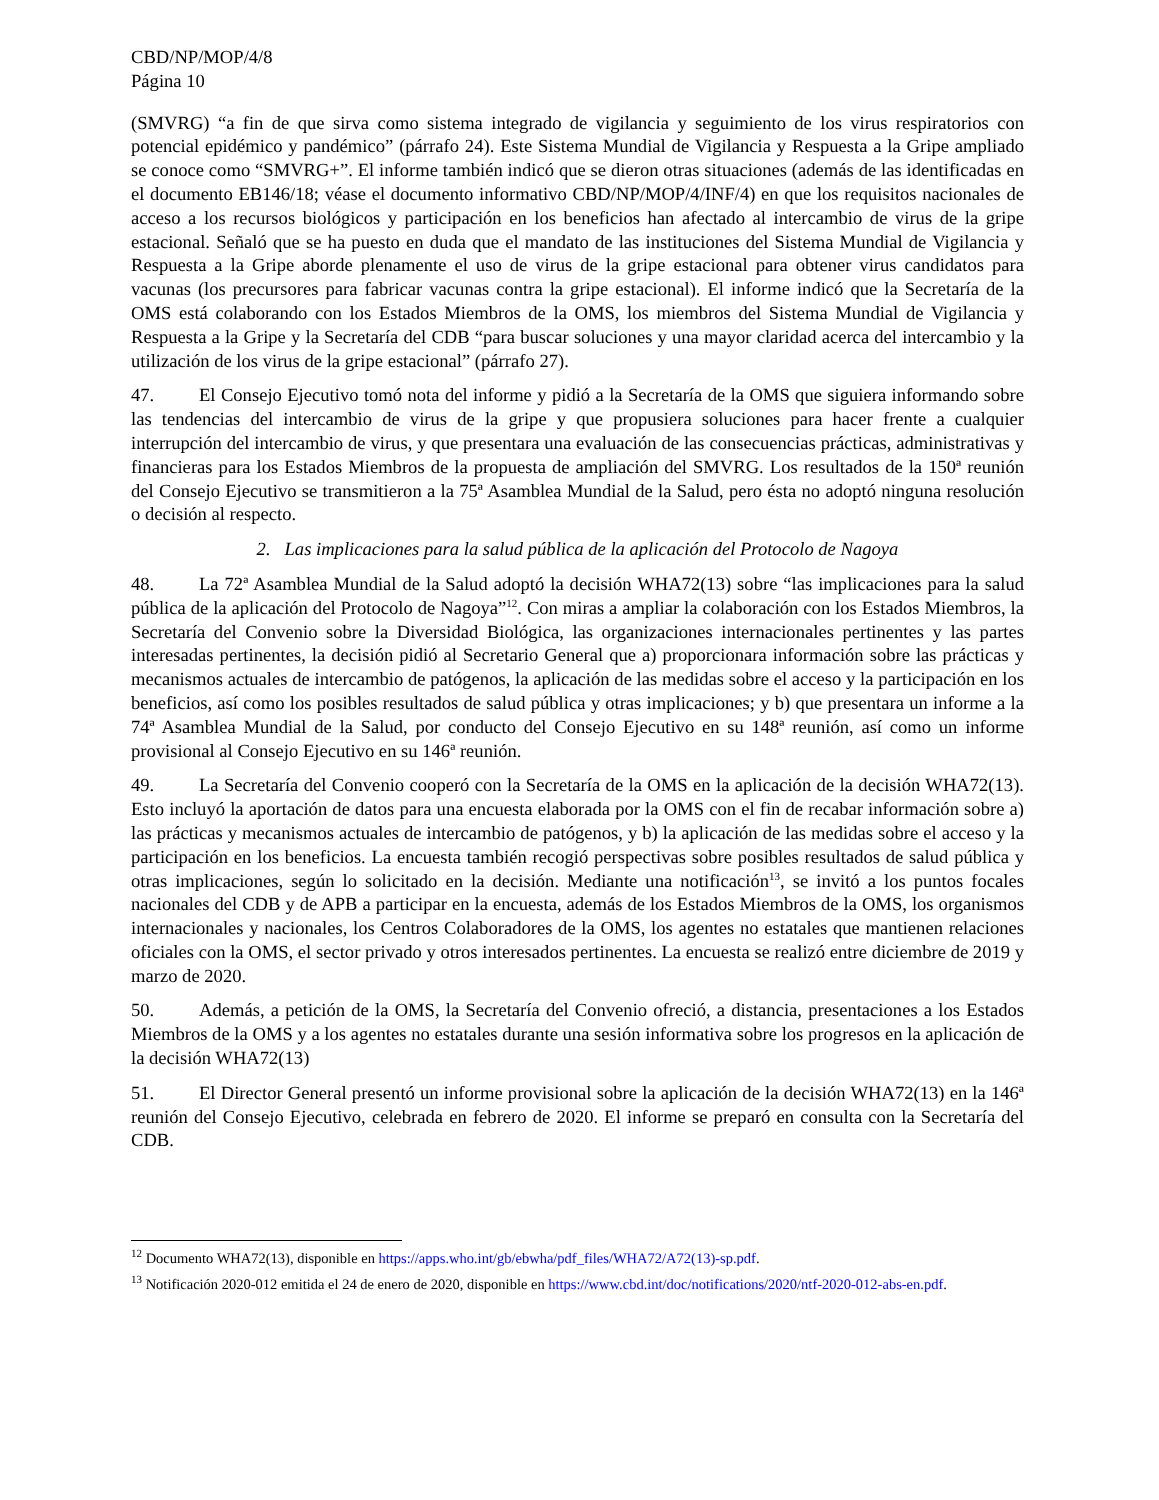CBD/NP/MOP/4/8
Página 10
(SMVRG) “a fin de que sirva como sistema integrado de vigilancia y seguimiento de los virus respiratorios con potencial epidémico y pandémico” (párrafo 24). Este Sistema Mundial de Vigilancia y Respuesta a la Gripe ampliado se conoce como “SMVRG+”. El informe también indicó que se dieron otras situaciones (además de las identificadas en el documento EB146/18; véase el documento informativo CBD/NP/MOP/4/INF/4) en que los requisitos nacionales de acceso a los recursos biológicos y participación en los beneficios han afectado al intercambio de virus de la gripe estacional. Señaló que se ha puesto en duda que el mandato de las instituciones del Sistema Mundial de Vigilancia y Respuesta a la Gripe aborde plenamente el uso de virus de la gripe estacional para obtener virus candidatos para vacunas (los precursores para fabricar vacunas contra la gripe estacional). El informe indicó que la Secretaría de la OMS está colaborando con los Estados Miembros de la OMS, los miembros del Sistema Mundial de Vigilancia y Respuesta a la Gripe y la Secretaría del CDB “para buscar soluciones y una mayor claridad acerca del intercambio y la utilización de los virus de la gripe estacional” (párrafo 27).
47. El Consejo Ejecutivo tomó nota del informe y pidió a la Secretaría de la OMS que siguiera informando sobre las tendencias del intercambio de virus de la gripe y que propusiera soluciones para hacer frente a cualquier interrupción del intercambio de virus, y que presentara una evaluación de las consecuencias prácticas, administrativas y financieras para los Estados Miembros de la propuesta de ampliación del SMVRG. Los resultados de la 150ª reunión del Consejo Ejecutivo se transmitieron a la 75ª Asamblea Mundial de la Salud, pero ésta no adoptó ninguna resolución o decisión al respecto.
2. Las implicaciones para la salud pública de la aplicación del Protocolo de Nagoya
48. La 72ª Asamblea Mundial de la Salud adoptó la decisión WHA72(13) sobre “las implicaciones para la salud pública de la aplicación del Protocolo de Nagoya”<sup>12</sup>. Con miras a ampliar la colaboración con los Estados Miembros, la Secretaría del Convenio sobre la Diversidad Biológica, las organizaciones internacionales pertinentes y las partes interesadas pertinentes, la decisión pidió al Secretario General que a) proporcionara información sobre las prácticas y mecanismos actuales de intercambio de patógenos, la aplicación de las medidas sobre el acceso y la participación en los beneficios, así como los posibles resultados de salud pública y otras implicaciones; y b) que presentara un informe a la 74ª Asamblea Mundial de la Salud, por conducto del Consejo Ejecutivo en su 148ª reunión, así como un informe provisional al Consejo Ejecutivo en su 146ª reunión.
49. La Secretaría del Convenio cooperó con la Secretaría de la OMS en la aplicación de la decisión WHA72(13). Esto incluyó la aportación de datos para una encuesta elaborada por la OMS con el fin de recabar información sobre a) las prácticas y mecanismos actuales de intercambio de patógenos, y b) la aplicación de las medidas sobre el acceso y la participación en los beneficios. La encuesta también recogió perspectivas sobre posibles resultados de salud pública y otras implicaciones, según lo solicitado en la decisión. Mediante una notificación<sup>13</sup>, se invitó a los puntos focales nacionales del CDB y de APB a participar en la encuesta, además de los Estados Miembros de la OMS, los organismos internacionales y nacionales, los Centros Colaboradores de la OMS, los agentes no estatales que mantienen relaciones oficiales con la OMS, el sector privado y otros interesados pertinentes. La encuesta se realizó entre diciembre de 2019 y marzo de 2020.
50. Además, a petición de la OMS, la Secretaría del Convenio ofreció, a distancia, presentaciones a los Estados Miembros de la OMS y a los agentes no estatales durante una sesión informativa sobre los progresos en la aplicación de la decisión WHA72(13)
51. El Director General presentó un informe provisional sobre la aplicación de la decisión WHA72(13) en la 146ª reunión del Consejo Ejecutivo, celebrada en febrero de 2020. El informe se preparó en consulta con la Secretaría del CDB.
<sup>12</sup> Documento WHA72(13), disponible en https://apps.who.int/gb/ebwha/pdf_files/WHA72/A72(13)-sp.pdf.
<sup>13</sup> Notificación 2020-012 emitida el 24 de enero de 2020, disponible en https://www.cbd.int/doc/notifications/2020/ntf-2020-012-abs-en.pdf.